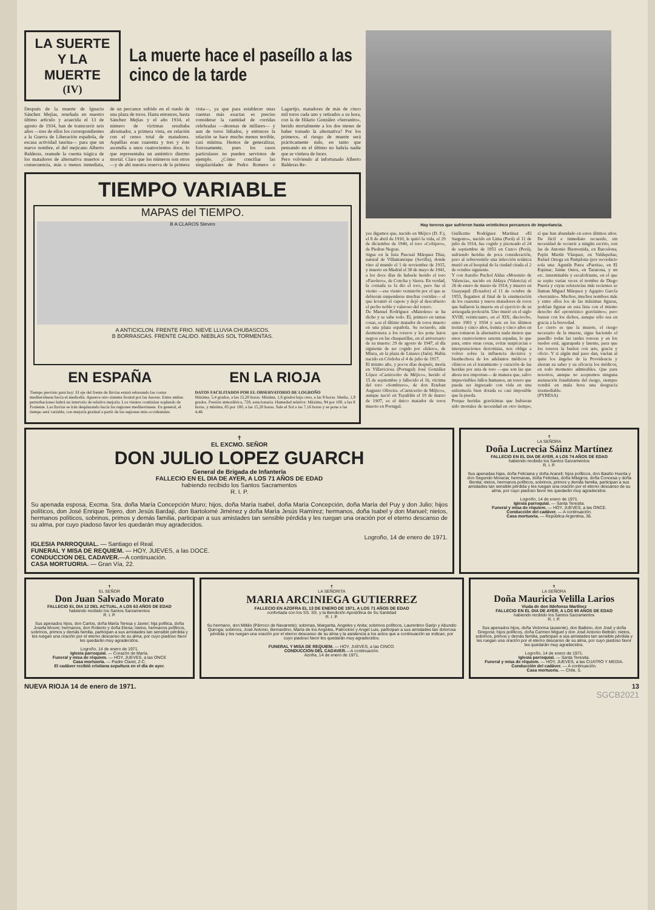LA SUERTE Y LA MUERTE
(IV)
La muerte hace el paseíllo a las cinco de la tarde
Después de la muerte de Ignacio Sánchez Mejías, reseñada en nuestro último artículo y acaecida el 13 de agosto de 1934, han de transcurrir seis años —tres de ellos los correspondientes a la Guerra de Liberación española, de escasa actividad taurina— para que un nuevo nombre, el del mejicano Alberto Balderas, reanude la cuenta trágica de los matadores de alternativa muertos a consecuencia, más o menos inmediata, de un percance sufrido en el ruedo de una plaza de toros. Hasta entonces, hasta Sánchez Mejías y el año 1934, el número de víctimas resultaba abrumador, a primera vista, en relación con el censo total de matadores. Aquéllas eran cuarenta y tres y éste ascendía a unos cuatrocientos doce, lo que representaba un auténtico diezmo mortal. Claro que los números son otros —y de ahí nuestra reserva de la primera vista—, ya que para establecer unas cuentas más exactas es preciso considerar la cantidad de corridas celebradas —decenas de millares— y aun de toros lidiados, y entonces la relación se hace mucho menos terrible, casi mínima. Hemos de generalizar, forzosamente, pues los casos particulares no pueden servirnos de ejemplo. ¿Cómo conciliar las singularidades de Pedro Romero o Lagartijo, matadores de más de cinco mil toros cada uno y retirados a su hora, con la de Hilario González «Serranito», herido mortalmente a los dos meses de haber tomado la alternativa? Por los primeros, el riesgo de muerte será prácticamente nulo, en tanto que pensando en el último no habría nadie que se vistiera de luces.
Pero volviendo al infortunado Alberto Balderas Re-
TIEMPO VARIABLE
MAPAS del TIEMPO.
B A CLAROS Steven
A ANTICICLON. FRENTE FRIO. NIEVE LLUVIA CHUBASCOS.
B BORRASCAS. FRENTE CALIDO. NIEBLAS SOL TORMENTAS.
EN ESPAÑA
Tiempo previsto para hoy: El eje del frente de lluvias estará rebasando las costas mediterráneas hacia el mediodía. Aparece otro sistema frontal por las Azores. Entre ambas perturbaciones habrá un intervalo de relativa mejoría. Los vientos continúan soplando de Poniente. Las lluvias se irán desplazando hacia las regiones mediterráneas. En general, el tiempo será variable, con mejoría gradual a partir de las regiones más occidentales.
EN LA RIOJA
DATOS FACILITADOS POR EL OBSERVATORIO DE LOGROÑO
Máxima, 5,4 grados, a las 15,20 horas. Mínima, 1,6 grados bajo cero, a las 9 horas. Media, 1,9 grados. Presión atmosférica, 728, estacionaria. Humedad relativa: Máxima, 94 por 100, a las 8 horas, y mínima, 85 por 100, a las 15,20 horas. Sale el Sol a las 7,16 horas y se pone a las 4,46.
Hay toreros que sufrieron hasta veinticinco percances de importancia.
yes digamos que, nacido en Méjico (D. F.), el 8 de abril de 1910, le quitó la vida, el 29 de diciembre de 1940, el toro «Cobijero», de Piedras Negras.
Sigue en la lista Pascual Márquez Díaz, natural de Villamanrique (Sevilla), donde vino al mundo el 1 de noviembre de 1915, y muerto en Madrid el 30 de mayo de 1941, a los doce días de haberle herido el toro «Farolero», de Concha y Sierra. En verdad, la cornada se la dio el toro, pero fue el viento —ese viento ventarrón por el que se debieran suspenderse muchas corridas— el que levantó el capote y dejó al descubierto el pecho noble y valeroso del torero.
De Manuel Rodríguez «Manolete» se ha dicho y se sabe todo. El, primero en tantas cosas, es el último matador de toros muerto en una plaza española. Su recuerdo, aún desmontera a los toreros y les pone lazos negros en las chaquetillas, en el aniversario de su muerte: 29 de agosto de 1947, al día siguiente de ser cogido por «Islero», de Miura, en la plaza de Linares (Jaén). Había nacido en Córdoba el 4 de julio de 1917.
El mismo año, y pocos días después, moría en Villaviciosa (Portugal) José González López «Carnicerito de Méjico», herido el 15 de septiembre y fallecido el 16, víctima del toro «Sombrero», de don Esteban Augusto Oliveira. «Carnicerito de Méjico», aunque nació en Tepaltlán el 19 de marzo de 1907, es el único matador de toros muerto en Portugal.
Guillermo Rodríguez Martínez «El Sargento», nacido en Lima (Perú) el 11 de julio de 1914, fue cogido y pisoteado el 24 de septiembre de 1951 en Cuzco (Perú), sufriendo heridas de poca consideración, pero al sobrevenirle una infección tetánica murió en el hospital de la ciudad citada el 2 de octubre siguiente.
Y con Aurelio Puchol Aldas «Morenito de Valencia», nacido en Aldaya (Valencia) el 26 de enero de marzo de 1914, y muerto en Guayaquil (Ecuador) el 11 de octubre de 1953, llegamos al final de la enumeración de los cuarenta y nueve matadores de toros que hallaron la muerte en el ejercicio de su arriesgada profesión. Uno murió en el siglo XVIII; veinticuatro, en el XIX; dieciocho, entre 1901 y 1934 y seis en los últimos treinta y cinco años, treinta y cinco años en que tomaron la alternativa nada menos que unos cuatrocientos setenta espadas, lo que para, entre otras cosas, evitar suspicacias e interpretaciones derrotistas, nos obliga a volver sobre la influencia decisiva y bienhechora de los adelantos médicos y clínicos en el tratamiento y curación de las heridas por asta de toro —que son las que ahora nos importan— de manera que, salvo imprevisibles fallos humanos, un torero que pueda ser ingresado con vida en una enfermería bien dotada es casi imposible que la pierda.
Porque heridas gravísimas que hubieran sido mortales de necesidad en otro tiempo, sí que han abundado en estos últimos años. De fácil e inmediato recuerdo, sin necesidad de recurrir a ningún escrito, son las de Antonio Bienvenida, en Barcelona; Pepín Martín Vázquez, en Valdepeñas; Rafael Ortega en Pamplona (por recordario sola una: Agustín Parra «Parrita», en El Espinar; Jaime Ostos, en Tarazona, y un etc. interminable y escalofriante, en el que se repite varias veces el nombre de Diego Puerta y cuyas referencias más recientes se llaman Miguel Márquez y Agapito García «Serranito». Muchos, muchos nombres más y entre ellos los de las máximas figuras, podrían figurar en esta lista con el mismo derecho del «pronóstico gravísimo»; pero basten con los dichos, aunque sólo sea en gracia a la brevedad.
Lo cierto es que la muerte, el riesgo necesario de la muerte, sigue haciendo el paseíllo todas las tardes toreras y en los ruedos está, agazapada y latente, para que los toreros la burlen con arte, gracia y oficio. Y si algún mal paso dan, vuelan al quite los ángeles de la Providencia y alertan su saber y su eficacia los médicos, en todo momento admirables. Que para nosotros, aunque no aceptemos ninguna atenuación fraudulenta del riesgo, siempre vendrá en mala hora una desgracia irremediable.
(PYRESA)
✝
EL EXCMO. SEÑOR
DON JULIO LOPEZ GUARCH
General de Brigada de Infantería
FALLECIO EN EL DIA DE AYER, A LOS 71 AÑOS DE EDAD
habiendo recibido los Santos Sacramentos
R. I. P.
Su apenada esposa, Excma. Sra. doña María Concepción Muro; hijos, doña María Isabel, doña María Concepción, doña María del Puy y don Julio; hijos políticos, don José Enrique Tejero, don Jesús Bardají, don Bartolomé Jiménez y doña María Jesús Ramírez; hermanos, doña Isabel y don Manuel; nietos, hermanos políticos, sobrinos, primos y demás familia, participan a sus amistades tan sensible pérdida y les ruegan una oración por el eterno descanso de su alma, por cuyo piadoso favor les quedarán muy agradecidos.
Logroño, 14 de enero de 1971.
IGLESIA PARROQUIAL. — Santiago el Real.
FUNERAL Y MISA DE REQUIEM. — HOY, JUEVES, a las DOCE.
CONDUCCION DEL CADAVER.—A continuación.
CASA MORTUORIA. — Gran Vía, 22.
✝
LA SEÑORA
Doña Lucrecia Sáinz Martínez
FALLECIO EN EL DIA DE AYER, A LOS 74 AÑOS DE EDAD
habiendo recibido los Santos Sacramentos
R. I. P.
Sus apenadas hijas, doña Feliciana y doña Araceli; hijos políticos, don Basilio Huerta y don Segundo Moracia; hermanas, doña Felicitas, doña Milagros, doña Concesa y doña Benita; nietos, hermanos políticos, sobrinos, primos y demás familia, participan a sus amistades tan sensible pérdida y les ruegan una oración por el eterno descanso de su alma, por cuyo piadoso favor les quedarán muy agradecidos.
Logroño, 14 de enero de 1971.
Iglesia parroquial. — Santa Teresita.
Funeral y misa de réquiem. — HOY, JUEVES, a las ONCE.
Conducción del cadáver. — A continuación.
Casa mortuoria. — República Argentina, 36.
✝
EL SEÑOR
Don Juan Salvado Morato
FALLECIO EL DIA 12 DEL ACTUAL, A LOS 63 AÑOS DE EDAD
habiendo recibido los Santos Sacramentos
R. I. P.
Sus apenados hijos, don Carlos, doña María Teresa y Javier; hija política, doña Josefa Moore; hermanos, don Roberto y doña Elena; nietos, hermanos políticos, sobrinos, primos y demás familia, participan a sus amistades tan sensible pérdida y les ruegan una oración por el eterno descanso de su alma, por cuyo piadoso favor les quedarán muy agradecidos.
Logroño, 14 de enero de 1971.
Iglesia parroquial. — Corazón de María.
Funeral y misa de réquiem. — HOY, JUEVES, a las ONCE
Casa mortuoria. — Padre Claret, 2-C.
El cadáver recibió cristiana sepultura en el día de ayer.
✝
LA SEÑORITA
MARIA ARCINIEGA GUTIERREZ
FALLECIO EN AZOFRA EL 13 DE ENERO DE 1971, A LOS 71 AÑOS DE EDAD
confortada con los SS. SS. y la Bendición Apostólica de Su Santidad
R. I. P.
Su hermano, don Millán (Párroco de Navarrete); sobrinas, Margarita, Angeles y Anita; sobrinos políticos, Laurentino Garijo y Abundio Quiroga; sobrinos, José Antonio, Bernardino, María de los Angeles, Patrocinio y Angel Luis, participan a sus amistades tan dolorosa pérdida y les ruegan una oración por el eterno descanso de su alma y la asistencia a los actos que a continuación se indican, por cuyo piadoso favor les quedarán muy agradecidos.
FUNERAL Y MISA DE REQUIEM. — HOY, JUEVES, a las CINCO.
CONDUCCION DEL CADAVER.—A continuación.
Azofra, 14 de enero de 1971.
✝
LA SEÑORA
Doña Mauricia Velilla Larios
Viuda de don Ildefonso Martínez
FALLECIO EN EL DIA DE AYER, A LOS 90 AÑOS DE EDAD
habiendo recibido los Santos Sacramentos
R. I. P.
Sus apenados hijos, doña Victorina (ausente), don Baibino, don José y doña Gregoria; hijos políticos, doña Carmen Miguel y don José Antonio Beltrán; nietos, sobrinos, primos y demás familia, participan a sus amistades tan sensible pérdida y les ruegan una oración por el eterno descanso de su alma, por cuyo piadoso favor les quedarán muy agradecidos.
Logroño, 14 de enero de 1971.
Iglesia parroquial. — Santa Teresita.
Funeral y misa de réquiem. — HOY, JUEVES, a las CUATRO Y MEDIA.
Conducción del cadáver. — A continuación.
Casa mortuoria. — Chile, 5.
NUEVA RIOJA 14 de enero de 1971. 13
SGCB2021